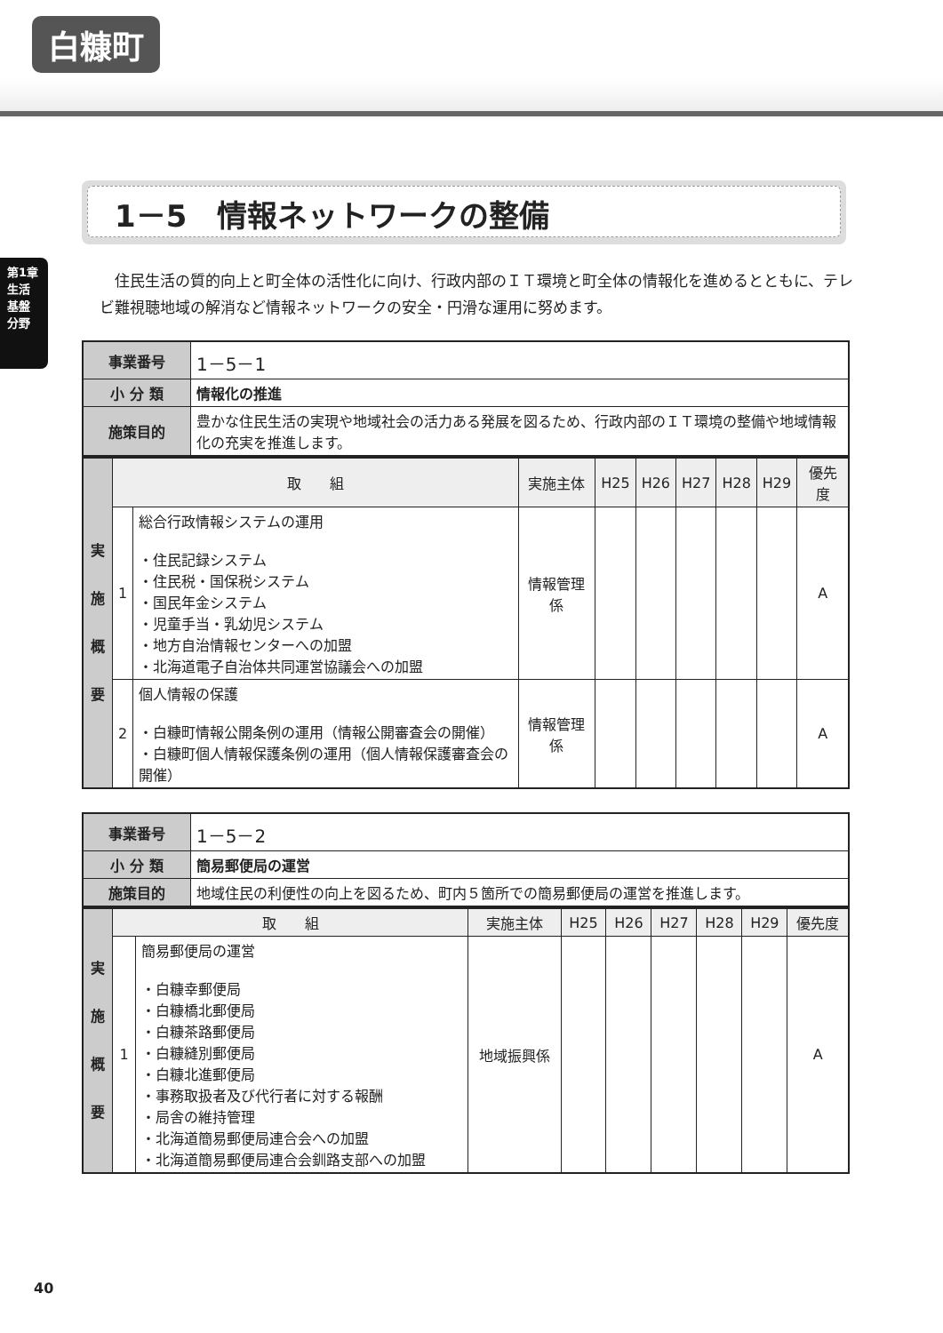白糠町
第1章 生活基盤分野
1－5　情報ネットワークの整備
住民生活の質的向上と町全体の活性化に向け、行政内部のＩＴ環境と町全体の情報化を進めるとともに、テレビ難視聴地域の解消など情報ネットワークの安全・円滑な運用に努めます。
| 事業番号 | 1－5－1 |
| 小 分 類 | 情報化の推進 |
| 施策目的 | 豊かな住民生活の実現や地域社会の活力ある発展を図るため、行政内部のＩＴ環境の整備や地域情報化の充実を推進します。 |
| 実 施 概 要 | 取 組 | | 実施主体 | H25 | H26 | H27 | H28 | H29 | 優先度 |
| | 1 | 総合行政情報システムの運用 ・住民記録システム ・住民税・国保税システム ・国民年金システム ・児童手当・乳幼児システム ・地方自治情報センターへの加盟 ・北海道電子自治体共同運営協議会への加盟 | 情報管理係 | | | | | | A |
| | 2 | 個人情報の保護 ・白糠町情報公開条例の運用（情報公開審査会の開催） ・白糠町個人情報保護条例の運用（個人情報保護審査会の開催） | 情報管理係 | | | | | | A |
| 事業番号 | 1－5－2 |
| 小 分 類 | 簡易郵便局の運営 |
| 施策目的 | 地域住民の利便性の向上を図るため、町内５箇所での簡易郵便局の運営を推進します。 |
| 実 施 概 要 | 取 組 | | 実施主体 | H25 | H26 | H27 | H28 | H29 | 優先度 |
| | 1 | 簡易郵便局の運営 ・白糠幸郵便局 ・白糠橋北郵便局 ・白糠茶路郵便局 ・白糠縫別郵便局 ・白糠北進郵便局 ・事務取扱者及び代行者に対する報酬 ・局舎の維持管理 ・北海道簡易郵便局連合会への加盟 ・北海道簡易郵便局連合会釧路支部への加盟 | 地域振興係 | | | | | | A |
40